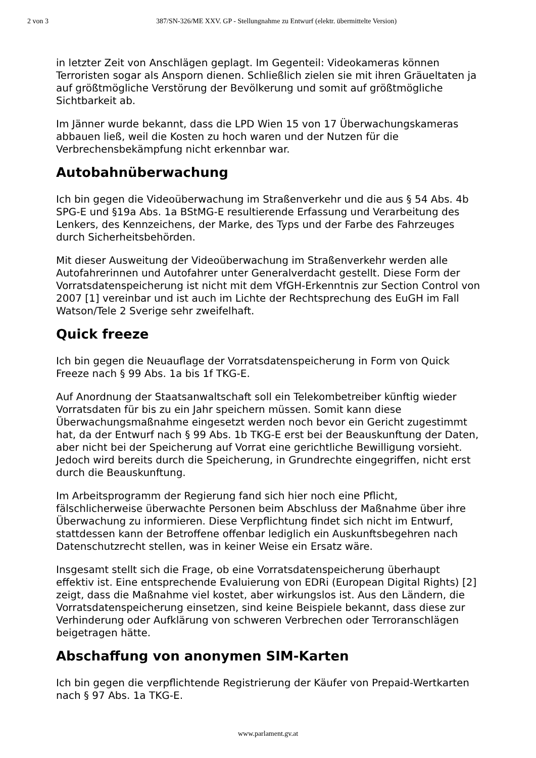2 von 3 387/SN-326/ME XXV. GP - Stellungnahme zu Entwurf (elektr. übermittelte Version)
in letzter Zeit von Anschlägen geplagt. Im Gegenteil: Videokameras können Terroristen sogar als Ansporn dienen. Schließlich zielen sie mit ihren Gräueltaten ja auf größtmögliche Verstörung der Bevölkerung und somit auf größtmögliche Sichtbarkeit ab.
Im Jänner wurde bekannt, dass die LPD Wien 15 von 17 Überwachungskameras abbauen ließ, weil die Kosten zu hoch waren und der Nutzen für die Verbrechensbekämpfung nicht erkennbar war.
Autobahnüberwachung
Ich bin gegen die Videoüberwachung im Straßenverkehr und die aus § 54 Abs. 4b SPG-E und §19a Abs. 1a BStMG-E resultierende Erfassung und Verarbeitung des Lenkers, des Kennzeichens, der Marke, des Typs und der Farbe des Fahrzeuges durch Sicherheitsbehörden.
Mit dieser Ausweitung der Videoüberwachung im Straßenverkehr werden alle Autofahrerinnen und Autofahrer unter Generalverdacht gestellt. Diese Form der Vorratsdatenspeicherung ist nicht mit dem VfGH-Erkenntnis zur Section Control von 2007 [1] vereinbar und ist auch im Lichte der Rechtsprechung des EuGH im Fall Watson/Tele 2 Sverige sehr zweifelhaft.
Quick freeze
Ich bin gegen die Neuauflage der Vorratsdatenspeicherung in Form von Quick Freeze nach § 99 Abs. 1a bis 1f TKG-E.
Auf Anordnung der Staatsanwaltschaft soll ein Telekombetreiber künftig wieder Vorratsdaten für bis zu ein Jahr speichern müssen. Somit kann diese Überwachungsmaßnahme eingesetzt werden noch bevor ein Gericht zugestimmt hat, da der Entwurf nach § 99 Abs. 1b TKG-E erst bei der Beauskunftung der Daten, aber nicht bei der Speicherung auf Vorrat eine gerichtliche Bewilligung vorsieht. Jedoch wird bereits durch die Speicherung, in Grundrechte eingegriffen, nicht erst durch die Beauskunftung.
Im Arbeitsprogramm der Regierung fand sich hier noch eine Pflicht, fälschlicherweise überwachte Personen beim Abschluss der Maßnahme über ihre Überwachung zu informieren. Diese Verpflichtung findet sich nicht im Entwurf, stattdessen kann der Betroffene offenbar lediglich ein Auskunftsbegehren nach Datenschutzrecht stellen, was in keiner Weise ein Ersatz wäre.
Insgesamt stellt sich die Frage, ob eine Vorratsdatenspeicherung überhaupt effektiv ist. Eine entsprechende Evaluierung von EDRi (European Digital Rights) [2] zeigt, dass die Maßnahme viel kostet, aber wirkungslos ist. Aus den Ländern, die Vorratsdatenspeicherung einsetzen, sind keine Beispiele bekannt, dass diese zur Verhinderung oder Aufklärung von schweren Verbrechen oder Terroranschlägen beigetragen hätte.
Abschaffung von anonymen SIM-Karten
Ich bin gegen die verpflichtende Registrierung der Käufer von Prepaid-Wertkarten nach § 97 Abs. 1a TKG-E.
www.parlament.gv.at